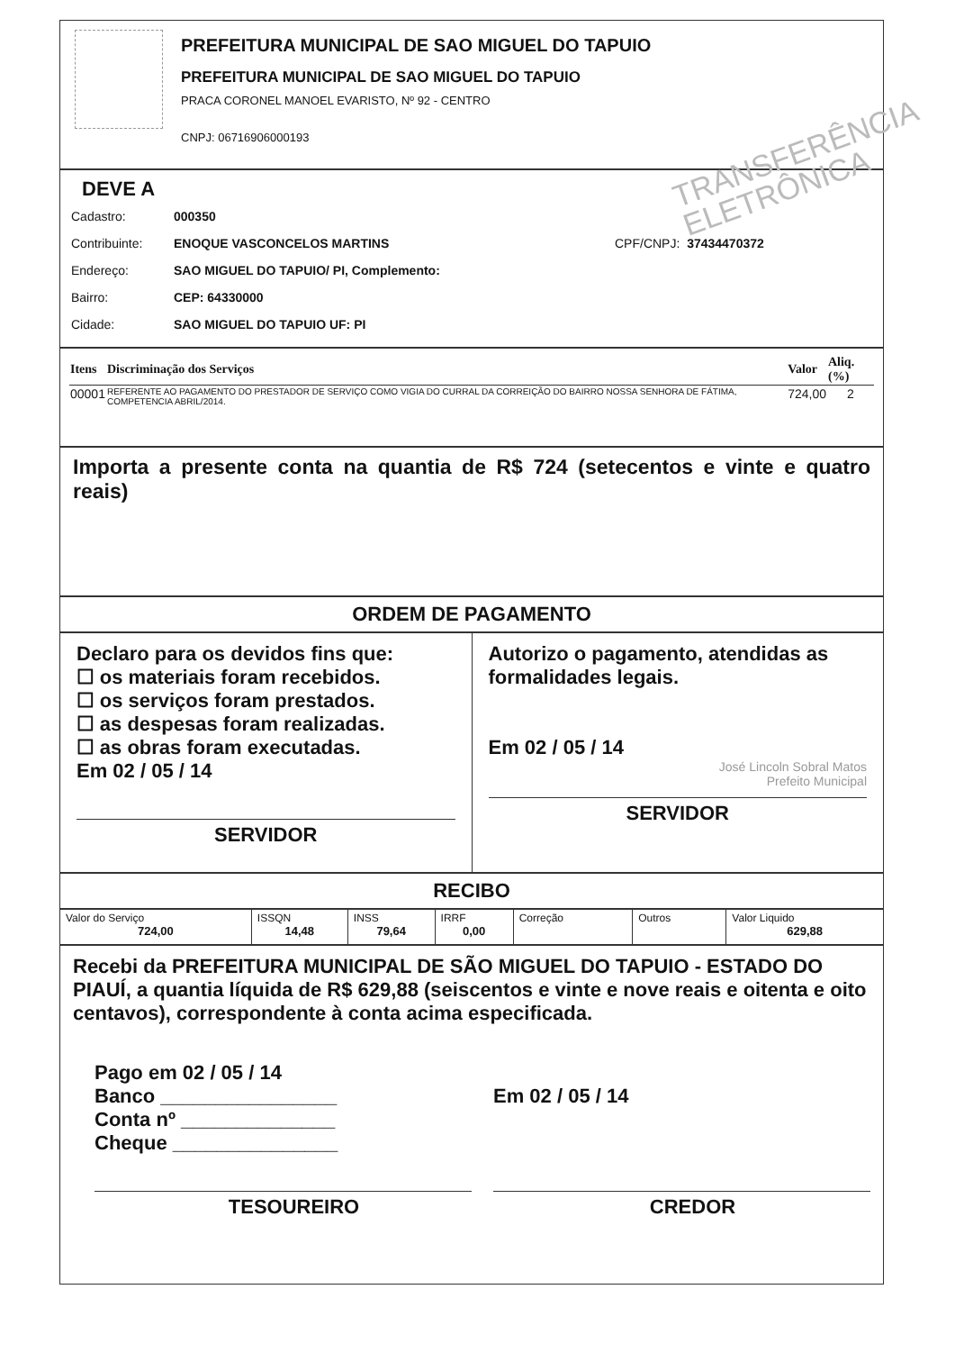PREFEITURA MUNICIPAL DE SAO MIGUEL DO TAPUIO
PREFEITURA MUNICIPAL DE SAO MIGUEL DO TAPUIO
PRACA CORONEL MANOEL EVARISTO, Nº 92 - CENTRO
CNPJ: 06716906000193
TRANSFERÊNCIA
ELETRÔNICA
DEVE A
Cadastro: 000350
Contribuinte: ENOQUE VASCONCELOS MARTINS CPF/CNPJ: 37434470372
Endereço: SAO MIGUEL DO TAPUIO/ PI, Complemento:
Bairro: CEP: 64330000
Cidade: SAO MIGUEL DO TAPUIO UF: PI
| Itens | Discriminação dos Serviços | Valor | Aliq.(%) |
| --- | --- | --- | --- |
| 00001 | REFERENTE AO PAGAMENTO DO PRESTADOR DE SERVIÇO COMO VIGIA DO CURRAL DA CORREIÇÃO DO BAIRRO NOSSA SENHORA DE FÁTIMA, COMPETENCIA ABRIL/2014. | 724,00 | 2 |
Importa a presente conta na quantia de R$ 724 (setecentos e vinte e quatro reais)
ORDEM DE PAGAMENTO
Declaro para os devidos fins que:
☐ os materiais foram recebidos.
☐ os serviços foram prestados.
☐ as despesas foram realizadas.
☐ as obras foram executadas.
Em 02 / 05 / 14
SERVIDOR
Autorizo o pagamento, atendidas as formalidades legais.
Em 02 / 05 / 14
José Lincoln Sobral Matos
Prefeito Municipal
SERVIDOR
RECIBO
| Valor do Serviço 724,00 | ISSQN 14,48 | INSS 79,64 | IRRF 0,00 | Correção | Outros | Valor Liquido 629,88 |
Recebi da PREFEITURA MUNICIPAL DE SÃO MIGUEL DO TAPUIO - ESTADO DO PIAUÍ, a quantia líquida de R$ 629,88 (seiscentos e vinte e nove reais e oitenta e oito centavos), correspondente à conta acima especificada.
Pago em 02 / 05 / 14
Banco ________________
Conta nº ______________
Cheque _______________
TESOUREIRO
Em 02 / 05 / 14
CREDOR